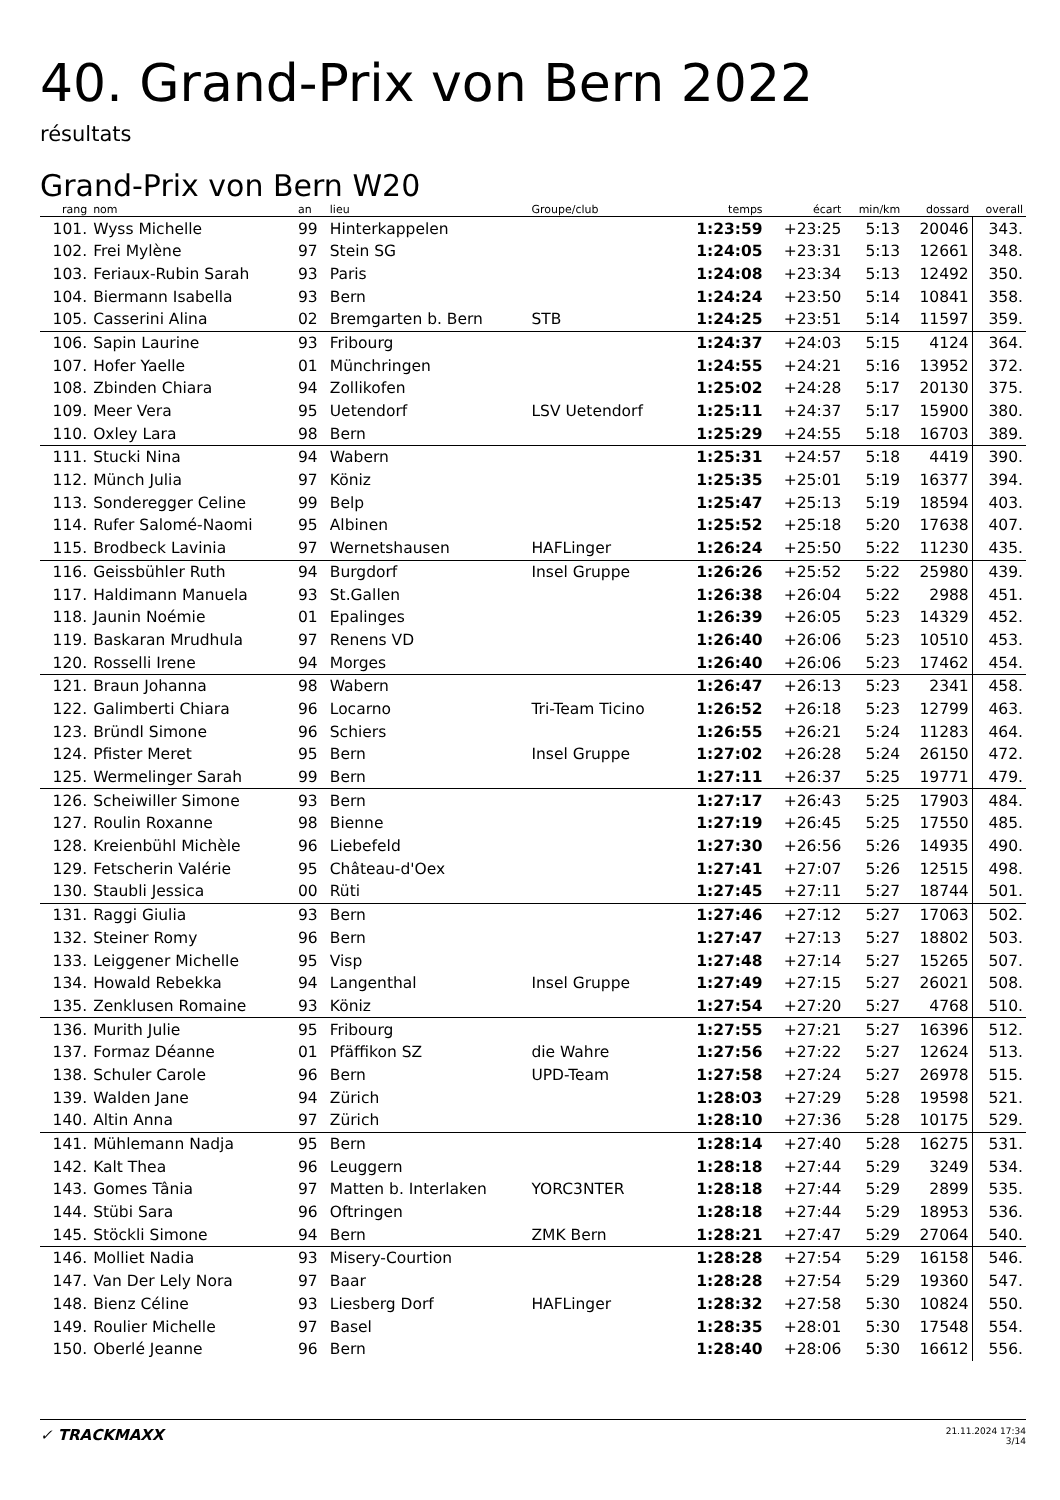40. Grand-Prix von Bern 2022
résultats
Grand-Prix von Bern W20
| rang | nom | an | lieu | Groupe/club | temps | écart | min/km | dossard | overall |
| --- | --- | --- | --- | --- | --- | --- | --- | --- | --- |
| 101. | Wyss Michelle | 99 | Hinterkappelen | | 1:23:59 | +23:25 | 5:13 | 20046 | 343. |
| 102. | Frei Mylène | 97 | Stein SG | | 1:24:05 | +23:31 | 5:13 | 12661 | 348. |
| 103. | Feriaux-Rubin Sarah | 93 | Paris | | 1:24:08 | +23:34 | 5:13 | 12492 | 350. |
| 104. | Biermann Isabella | 93 | Bern | | 1:24:24 | +23:50 | 5:14 | 10841 | 358. |
| 105. | Casserini Alina | 02 | Bremgarten b. Bern | STB | 1:24:25 | +23:51 | 5:14 | 11597 | 359. |
| 106. | Sapin Laurine | 93 | Fribourg | | 1:24:37 | +24:03 | 5:15 | 4124 | 364. |
| 107. | Hofer Yaelle | 01 | Münchringen | | 1:24:55 | +24:21 | 5:16 | 13952 | 372. |
| 108. | Zbinden Chiara | 94 | Zollikofen | | 1:25:02 | +24:28 | 5:17 | 20130 | 375. |
| 109. | Meer Vera | 95 | Uetendorf | LSV Uetendorf | 1:25:11 | +24:37 | 5:17 | 15900 | 380. |
| 110. | Oxley Lara | 98 | Bern | | 1:25:29 | +24:55 | 5:18 | 16703 | 389. |
| 111. | Stucki Nina | 94 | Wabern | | 1:25:31 | +24:57 | 5:18 | 4419 | 390. |
| 112. | Münch Julia | 97 | Köniz | | 1:25:35 | +25:01 | 5:19 | 16377 | 394. |
| 113. | Sonderegger Celine | 99 | Belp | | 1:25:47 | +25:13 | 5:19 | 18594 | 403. |
| 114. | Rufer Salomé-Naomi | 95 | Albinen | | 1:25:52 | +25:18 | 5:20 | 17638 | 407. |
| 115. | Brodbeck Lavinia | 97 | Wernetshausen | HAFLinger | 1:26:24 | +25:50 | 5:22 | 11230 | 435. |
| 116. | Geissbühler Ruth | 94 | Burgdorf | Insel Gruppe | 1:26:26 | +25:52 | 5:22 | 25980 | 439. |
| 117. | Haldimann Manuela | 93 | St.Gallen | | 1:26:38 | +26:04 | 5:22 | 2988 | 451. |
| 118. | Jaunin Noémie | 01 | Epalinges | | 1:26:39 | +26:05 | 5:23 | 14329 | 452. |
| 119. | Baskaran Mrudhula | 97 | Renens VD | | 1:26:40 | +26:06 | 5:23 | 10510 | 453. |
| 120. | Rosselli Irene | 94 | Morges | | 1:26:40 | +26:06 | 5:23 | 17462 | 454. |
| 121. | Braun Johanna | 98 | Wabern | | 1:26:47 | +26:13 | 5:23 | 2341 | 458. |
| 122. | Galimberti Chiara | 96 | Locarno | Tri-Team Ticino | 1:26:52 | +26:18 | 5:23 | 12799 | 463. |
| 123. | Bründl Simone | 96 | Schiers | | 1:26:55 | +26:21 | 5:24 | 11283 | 464. |
| 124. | Pfister Meret | 95 | Bern | Insel Gruppe | 1:27:02 | +26:28 | 5:24 | 26150 | 472. |
| 125. | Wermelinger Sarah | 99 | Bern | | 1:27:11 | +26:37 | 5:25 | 19771 | 479. |
| 126. | Scheiwiller Simone | 93 | Bern | | 1:27:17 | +26:43 | 5:25 | 17903 | 484. |
| 127. | Roulin Roxanne | 98 | Bienne | | 1:27:19 | +26:45 | 5:25 | 17550 | 485. |
| 128. | Kreienbühl Michèle | 96 | Liebefeld | | 1:27:30 | +26:56 | 5:26 | 14935 | 490. |
| 129. | Fetscherin Valérie | 95 | Château-d'Oex | | 1:27:41 | +27:07 | 5:26 | 12515 | 498. |
| 130. | Staubli Jessica | 00 | Rüti | | 1:27:45 | +27:11 | 5:27 | 18744 | 501. |
| 131. | Raggi Giulia | 93 | Bern | | 1:27:46 | +27:12 | 5:27 | 17063 | 502. |
| 132. | Steiner Romy | 96 | Bern | | 1:27:47 | +27:13 | 5:27 | 18802 | 503. |
| 133. | Leiggener Michelle | 95 | Visp | | 1:27:48 | +27:14 | 5:27 | 15265 | 507. |
| 134. | Howald Rebekka | 94 | Langenthal | Insel Gruppe | 1:27:49 | +27:15 | 5:27 | 26021 | 508. |
| 135. | Zenklusen Romaine | 93 | Köniz | | 1:27:54 | +27:20 | 5:27 | 4768 | 510. |
| 136. | Murith Julie | 95 | Fribourg | | 1:27:55 | +27:21 | 5:27 | 16396 | 512. |
| 137. | Formaz Déanne | 01 | Pfäffikon SZ | die Wahre | 1:27:56 | +27:22 | 5:27 | 12624 | 513. |
| 138. | Schuler Carole | 96 | Bern | UPD-Team | 1:27:58 | +27:24 | 5:27 | 26978 | 515. |
| 139. | Walden Jane | 94 | Zürich | | 1:28:03 | +27:29 | 5:28 | 19598 | 521. |
| 140. | Altin Anna | 97 | Zürich | | 1:28:10 | +27:36 | 5:28 | 10175 | 529. |
| 141. | Mühlemann Nadja | 95 | Bern | | 1:28:14 | +27:40 | 5:28 | 16275 | 531. |
| 142. | Kalt Thea | 96 | Leuggern | | 1:28:18 | +27:44 | 5:29 | 3249 | 534. |
| 143. | Gomes Tânia | 97 | Matten b. Interlaken | YORC3NTER | 1:28:18 | +27:44 | 5:29 | 2899 | 535. |
| 144. | Stübi Sara | 96 | Oftringen | | 1:28:18 | +27:44 | 5:29 | 18953 | 536. |
| 145. | Stöckli Simone | 94 | Bern | ZMK Bern | 1:28:21 | +27:47 | 5:29 | 27064 | 540. |
| 146. | Molliet Nadia | 93 | Misery-Courtion | | 1:28:28 | +27:54 | 5:29 | 16158 | 546. |
| 147. | Van Der Lely Nora | 97 | Baar | | 1:28:28 | +27:54 | 5:29 | 19360 | 547. |
| 148. | Bienz Céline | 93 | Liesberg Dorf | HAFLinger | 1:28:32 | +27:58 | 5:30 | 10824 | 550. |
| 149. | Roulier Michelle | 97 | Basel | | 1:28:35 | +28:01 | 5:30 | 17548 | 554. |
| 150. | Oberlé Jeanne | 96 | Bern | | 1:28:40 | +28:06 | 5:30 | 16612 | 556. |
✓ TRACKMAXX
21.11.2024 17:34
3/14